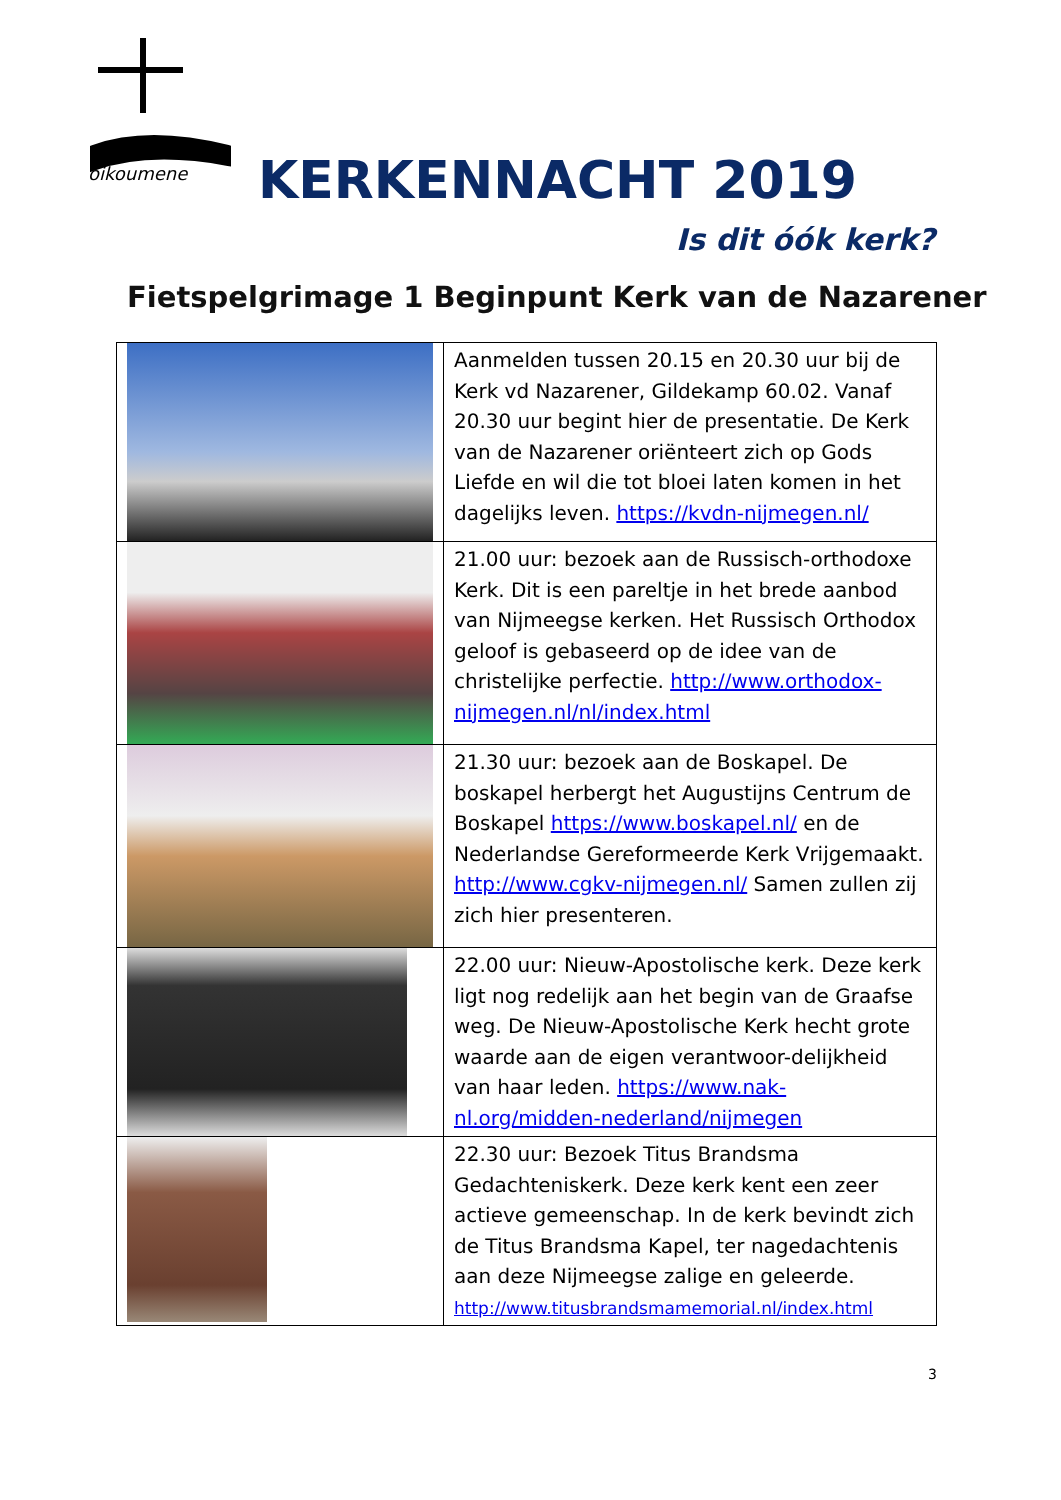oikoumene
KERKENNACHT 2019
Is dit óók kerk?
Fietspelgrimage 1 Beginpunt Kerk van de Nazarener
| | Aanmelden tussen 20.15 en 20.30 uur bij de Kerk vd Nazarener, Gildekamp 60.02. Vanaf 20.30 uur begint hier de presentatie. De Kerk van de Nazarener oriënteert zich op Gods Liefde en wil die tot bloei laten komen in het dagelijks leven. https://kvdn-nijmegen.nl/ |
| | 21.00 uur: bezoek aan de Russisch-orthodoxe Kerk. Dit is een pareltje in het brede aanbod van Nijmeegse kerken. Het Russisch Orthodox geloof is gebaseerd op de idee van de christelijke perfectie. http://www.orthodox-nijmegen.nl/nl/index.html |
| | 21.30 uur: bezoek aan de Boskapel. De boskapel herbergt het Augustijns Centrum de Boskapel https://www.boskapel.nl/ en de Nederlandse Gereformeerde Kerk Vrijgemaakt. http://www.cgkv-nijmegen.nl/ Samen zullen zij zich hier presenteren. |
| | 22.00 uur: Nieuw-Apostolische kerk. Deze kerk ligt nog redelijk aan het begin van de Graafse weg. De Nieuw-Apostolische Kerk hecht grote waarde aan de eigen verantwoor-delijkheid van haar leden. https://www.nak-nl.org/midden-nederland/nijmegen |
| | 22.30 uur: Bezoek Titus Brandsma Gedachteniskerk. Deze kerk kent een zeer actieve gemeenschap. In de kerk bevindt zich de Titus Brandsma Kapel, ter nagedachtenis aan deze Nijmeegse zalige en geleerde. http://www.titusbrandsmamemorial.nl/index.html |
3